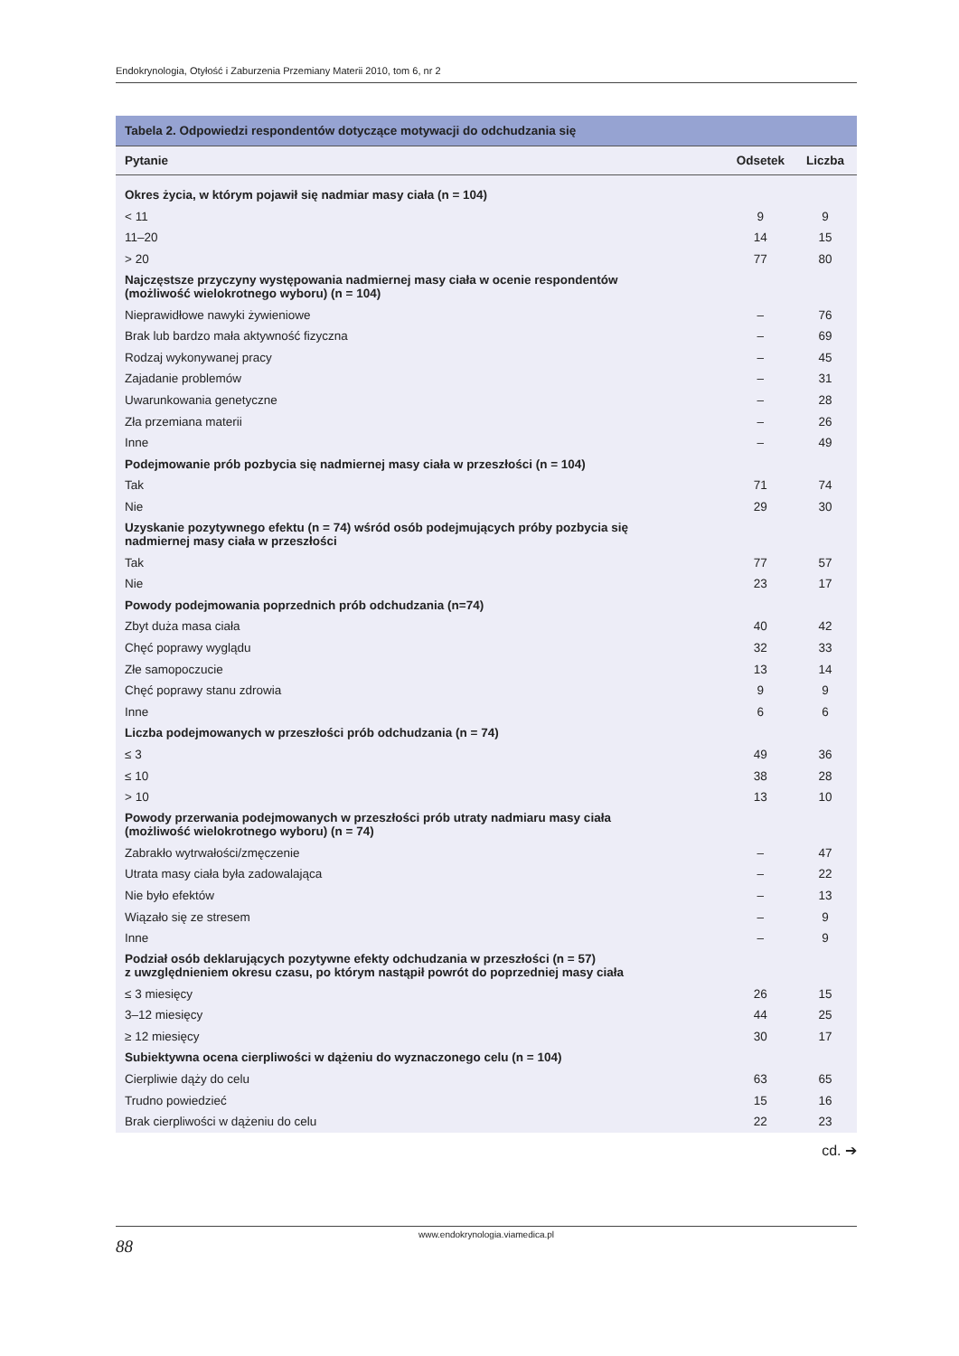Endokrynologia, Otyłość i Zaburzenia Przemiany Materii 2010, tom 6, nr 2
| Tabela 2. Odpowiedzi respondentów dotyczące motywacji do odchudzania się | | |
| --- | --- | --- |
| Pytanie | Odsetek | Liczba |
| Okres życia, w którym pojawił się nadmiar masy ciała (n = 104) | | |
| < 11 | 9 | 9 |
| 11–20 | 14 | 15 |
| > 20 | 77 | 80 |
| Najczęstsze przyczyny występowania nadmiernej masy ciała w ocenie respondentów (możliwość wielokrotnego wyboru) (n = 104) | | |
| Nieprawidłowe nawyki żywieniowe | – | 76 |
| Brak lub bardzo mała aktywność fizyczna | – | 69 |
| Rodzaj wykonywanej pracy | – | 45 |
| Zajadanie problemów | – | 31 |
| Uwarunkowania genetyczne | – | 28 |
| Zła przemiana materii | – | 26 |
| Inne | – | 49 |
| Podejmowanie prób pozbycia się nadmiernej masy ciała w przeszłości (n = 104) | | |
| Tak | 71 | 74 |
| Nie | 29 | 30 |
| Uzyskanie pozytywnego efektu (n = 74) wśród osób podejmujących próby pozbycia się nadmiernej masy ciała w przeszłości | | |
| Tak | 77 | 57 |
| Nie | 23 | 17 |
| Powody podejmowania poprzednich prób odchudzania (n=74) | | |
| Zbyt duża masa ciała | 40 | 42 |
| Chęć poprawy wyglądu | 32 | 33 |
| Złe samopoczucie | 13 | 14 |
| Chęć poprawy stanu zdrowia | 9 | 9 |
| Inne | 6 | 6 |
| Liczba podejmowanych w przeszłości prób odchudzania (n = 74) | | |
| ≤ 3 | 49 | 36 |
| ≤ 10 | 38 | 28 |
| > 10 | 13 | 10 |
| Powody przerwania podejmowanych w przeszłości prób utraty nadmiaru masy ciała (możliwość wielokrotnego wyboru) (n = 74) | | |
| Zabrakło wytrwałości/zmęczenie | – | 47 |
| Utrata masy ciała była zadowalająca | – | 22 |
| Nie było efektów | – | 13 |
| Wiązało się ze stresem | – | 9 |
| Inne | – | 9 |
| Podział osób deklarujących pozytywne efekty odchudzania w przeszłości (n = 57) z uwzględnieniem okresu czasu, po którym nastąpił powrót do poprzedniej masy ciała | | |
| ≤ 3 miesięcy | 26 | 15 |
| 3–12 miesięcy | 44 | 25 |
| ≥ 12 miesięcy | 30 | 17 |
| Subiektywna ocena cierpliwości w dążeniu do wyznaczonego celu (n = 104) | | |
| Cierpliwie dąży do celu | 63 | 65 |
| Trudno powiedzieć | 15 | 16 |
| Brak cierpliwości w dążeniu do celu | 22 | 23 |
cd. ➔
www.endokrynologia.viamedica.pl
88